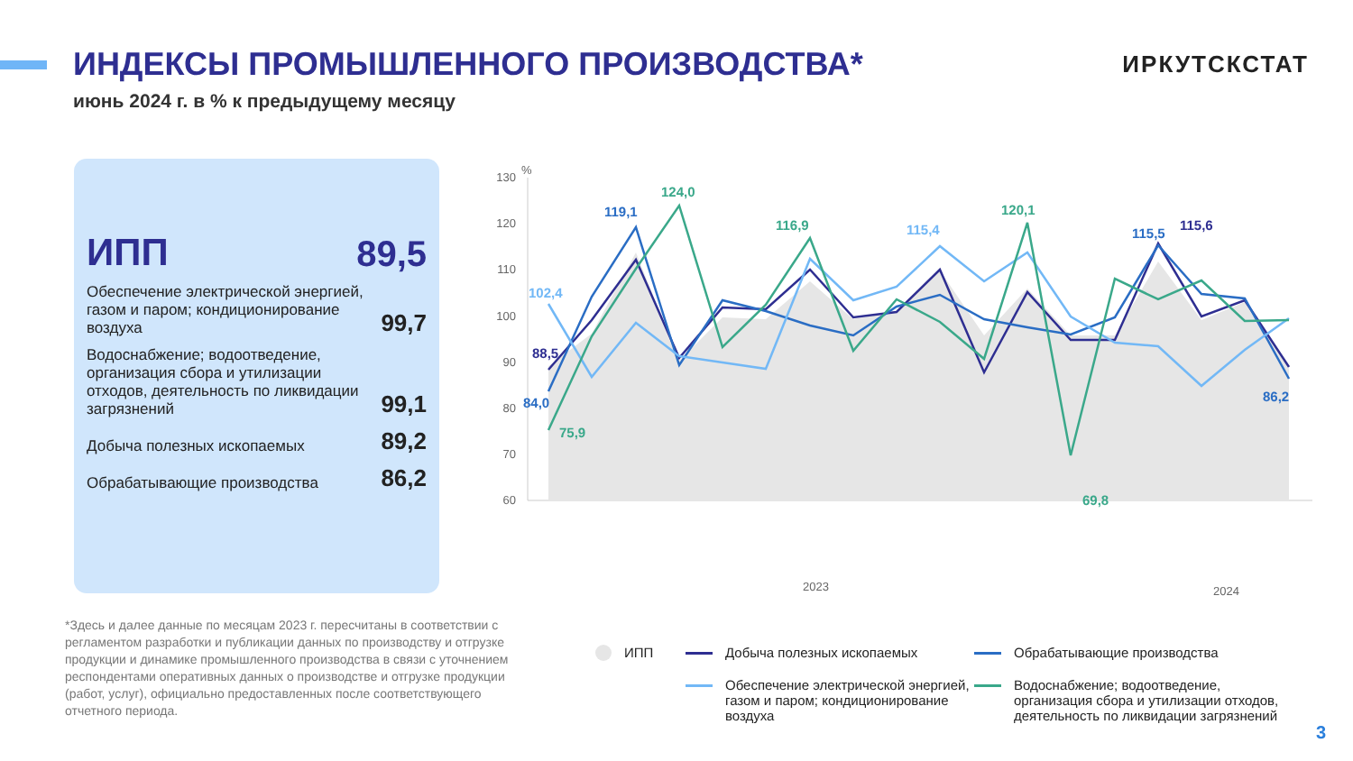ИНДЕКСЫ ПРОМЫШЛЕННОГО ПРОИЗВОДСТВА*
ИРКУТСКСТАТ
июнь 2024 г. в % к предыдущему месяцу
ИПП 89,5
Обеспечение электрической энергией, газом и паром; кондиционирование воздуха 99,7
Водоснабжение; водоотведение, организация сбора и утилизации отходов, деятельность по ликвидации загрязнений 99,1
Добыча полезных ископаемых 89,2
Обрабатывающие производства 86,2
%
130
120
110
100
90
80
70
60
88,5
84,0
102,4
75,9
119,1
124,0
116,9
115,4
120,1
69,8
115,5
115,6
86,2
2023
2024
*Здесь и далее данные по месяцам 2023 г. пересчитаны в соответствии с регламентом разработки и публикации данных по производству и отгрузке продукции и динамике промышленного производства в связи с уточнением респондентами оперативных данных о производстве и отгрузке продукции (работ, услуг), официально предоставленных после соответствующего отчетного периода.
ИПП
Добыча полезных ископаемых
Обрабатывающие производства
Обеспечение электрической энергией, газом и паром; кондиционирование воздуха
Водоснабжение; водоотведение, организация сбора и утилизации отходов, деятельность по ликвидации загрязнений
3